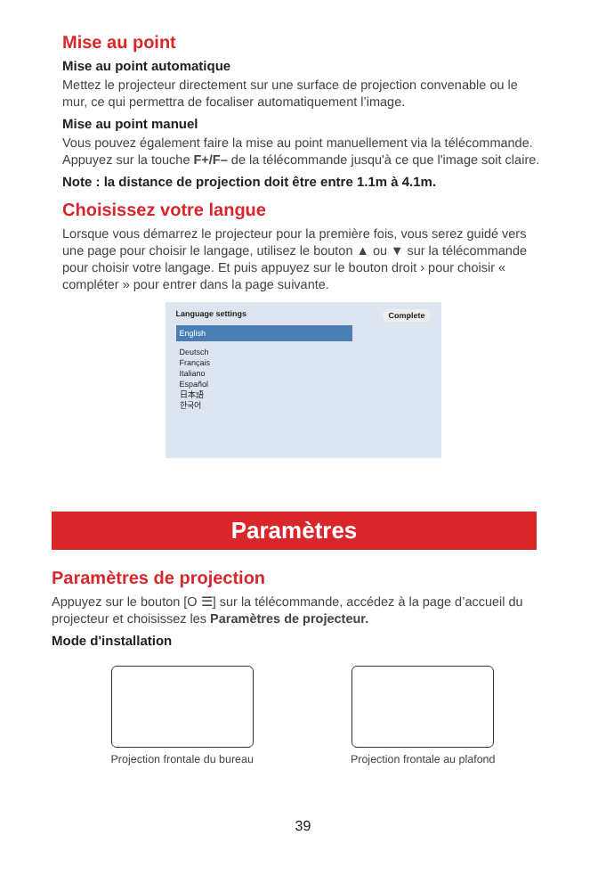Mise au point
Mise au point automatique
Mettez le projecteur directement sur une surface de projection convenable ou le mur, ce qui permettra de focaliser automatiquement l’image.
Mise au point manuel
Vous pouvez également faire la mise au point manuellement via la télécommande. Appuyez sur la touche F+/F– de la télécommande jusqu'à ce que l'image soit claire.
Note : la distance de projection doit être entre 1.1m à 4.1m.
Choisissez votre langue
Lorsque vous démarrez le projecteur pour la première fois, vous serez guidé vers une page pour choisir le langage, utilisez le bouton ▲ ou ▼ sur la télécommande pour choisir votre langage. Et puis appuyez sur le bouton droit › pour choisir « compléter » pour entrer dans la page suivante.
Language settings Complete
English
Deutsch
Français
Italiano
Español
日本語
한국어
Paramètres
Paramètres de projection
Appuyez sur le bouton [O ☰] sur la télécommande, accédez à la page d’accueil du projecteur et choisissez les Paramètres de projecteur.
Mode d'installation
Projection frontale du bureau Projection frontale au plafond
39